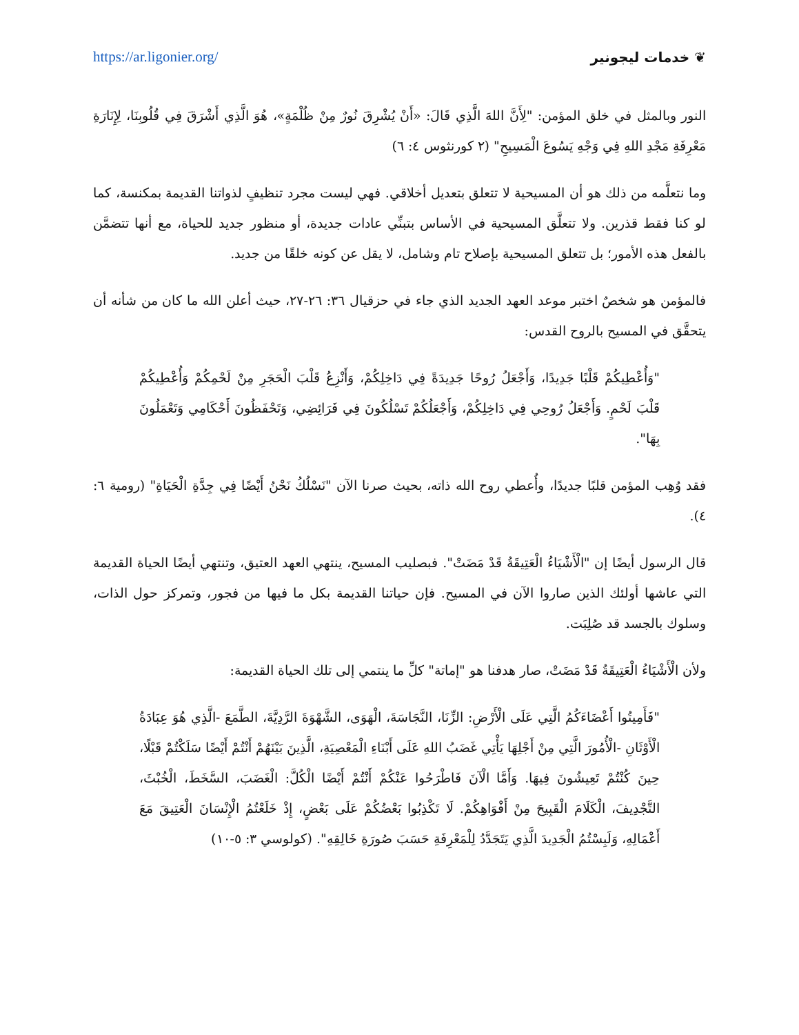https://ar.ligonier.org/ ❦ خدمات ليجونير
النور وبالمثل في خلق المؤمن: "لِأَنَّ اللهَ الَّذِي قَالَ: «أَنْ يُشْرِقَ نُورٌ مِنْ ظُلْمَةٍ»، هُوَ الَّذِي أَشْرَقَ فِي قُلُوبِنَا، لِإِنَارَةِ مَعْرِفَةِ مَجْدِ اللهِ فِي وَجْهِ يَسُوعَ الْمَسِيحِ" (٢ كورنثوس ٤: ٦)
وما نتعلَّمه من ذلك هو أن المسيحية لا تتعلق بتعديل أخلاقي. فهي ليست مجرد تنظيفٍ لذواتنا القديمة بمكنسة، كما لو كنا فقط قذرين. ولا تتعلَّق المسيحية في الأساس بتبنِّي عادات جديدة، أو منظور جديد للحياة، مع أنها تتضمَّن بالفعل هذه الأمور؛ بل تتعلق المسيحية بإصلاح تام وشامل، لا يقل عن كونه خلقًا من جديد.
فالمؤمن هو شخصٌ اختبر موعد العهد الجديد الذي جاء في حزقيال ٣٦: ٢٦-٢٧، حيث أعلن الله ما كان من شأنه أن يتحقَّق في المسيح بالروح القدس:
"وَأُعْطِيكُمْ قَلْبًا جَدِيدًا، وَأَجْعَلُ رُوحًا جَدِيدَةً فِي دَاخِلِكُمْ، وَأَنْزِعُ قَلْبَ الْحَجَرِ مِنْ لَحْمِكُمْ وَأُعْطِيكُمْ قَلْبَ لَحْمٍ. وَأَجْعَلُ رُوحِي فِي دَاخِلِكُمْ، وَأَجْعَلُكُمْ تَسْلُكُونَ فِي فَرَائِضِي، وَتَحْفَظُونَ أَحْكَامِي وَتَعْمَلُونَ بِهَا".
فقد وُهِب المؤمن قلبًا جديدًا، وأُعطي روح الله ذاته، بحيث صرنا الآن "نَسْلُكُ نَحْنُ أَيْضًا فِي جِدَّةِ الْحَيَاةِ" (رومية ٦: ٤).
قال الرسول أيضًا إن "الْأَشْيَاءُ الْعَتِيقَةُ قَدْ مَضَتْ". فبصليب المسيح، ينتهي العهد العتيق، وتنتهي أيضًا الحياة القديمة التي عاشها أولئك الذين صاروا الآن في المسيح. فإن حياتنا القديمة بكل ما فيها من فجور، وتمركز حول الذات، وسلوك بالجسد قد صُلِبَت.
ولأن الْأَشْيَاءُ الْعَتِيقَةُ قَدْ مَضَتْ، صار هدفنا هو "إماتة" كلِّ ما ينتمي إلى تلك الحياة القديمة:
"فَأَمِيتُوا أَعْضَاءَكُمُ الَّتِي عَلَى الْأَرْضِ: الزِّنَا، النَّجَاسَةَ، الْهَوَى، الشَّهْوَةَ الرَّدِيَّةَ، الطَّمَعَ -الَّذِي هُوَ عِبَادَةُ الْأَوْثَانِ -الْأُمُورَ الَّتِي مِنْ أَجْلِهَا يَأْتِي غَضَبُ اللهِ عَلَى أَبْنَاءِ الْمَعْصِيَةِ، الَّذِينَ بَيْنَهُمْ أَنْتُمْ أَيْضًا سَلَكْتُمْ قَبْلًا، حِينَ كُنْتُمْ تَعِيشُونَ فِيهَا. وَأَمَّا الْآنَ فَاطْرَحُوا عَنْكُمْ أَنْتُمْ أَيْضًا الْكُلَّ: الْغَضَبَ، السَّخَطَ، الْخُبْثَ، التَّجْدِيفَ، الْكَلَامَ الْقَبِيحَ مِنْ أَفْوَاهِكُمْ. لَا تَكْذِبُوا بَعْضُكُمْ عَلَى بَعْضٍ، إِذْ خَلَعْتُمُ الْإِنْسَانَ الْعَتِيقَ مَعَ أَعْمَالِهِ، وَلَبِسْتُمُ الْجَدِيدَ الَّذِي يَتَجَدَّدُ لِلْمَعْرِفَةِ حَسَبَ صُورَةِ خَالِقِهِ". (كولوسي ٣: ٥-١٠)